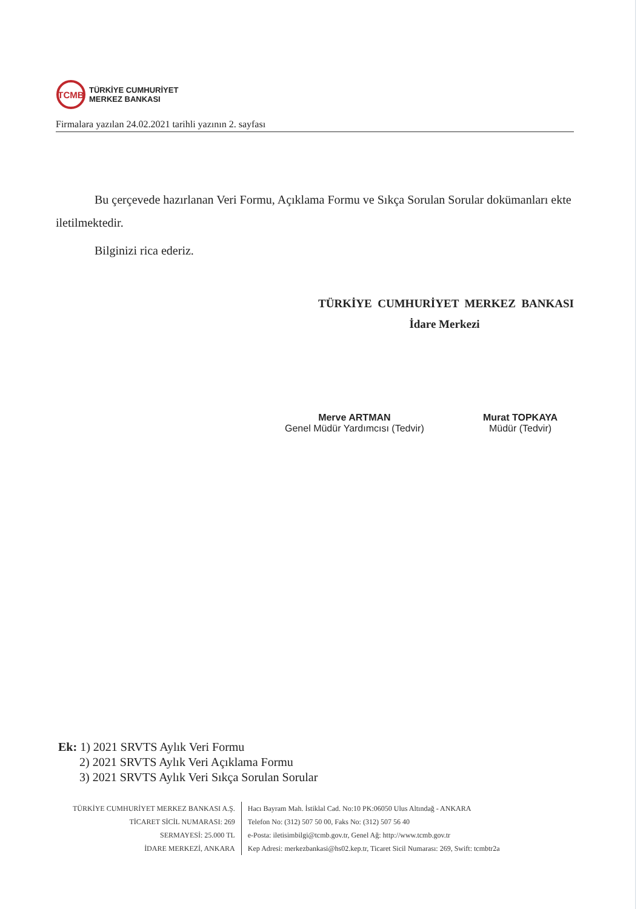TCMB
TÜRKİYE CUMHURİYET
MERKEZ BANKASI
Firmalara yazılan 24.02.2021 tarihli yazının 2. sayfası
Bu çerçevede hazırlanan Veri Formu, Açıklama Formu ve Sıkça Sorulan Sorular dokümanları ekte iletilmektedir.
Bilginizi rica ederiz.
TÜRKİYE CUMHURİYET MERKEZ BANKASI
İdare Merkezi
Merve ARTMAN
Genel Müdür Yardımcısı (Tedvir)
Murat TOPKAYA
Müdür (Tedvir)
Ek: 1) 2021 SRVTS Aylık Veri Formu
2) 2021 SRVTS Aylık Veri Açıklama Formu
3) 2021 SRVTS Aylık Veri Sıkça Sorulan Sorular
TÜRKİYE CUMHURİYET MERKEZ BANKASI A.Ş.
TİCARET SİCİL NUMARASI: 269
SERMAYESİ: 25.000 TL
İDARE MERKEZİ, ANKARA
Hacı Bayram Mah. İstiklal Cad. No:10 PK:06050 Ulus Altındağ - ANKARA
Telefon No: (312) 507 50 00, Faks No: (312) 507 56 40
e-Posta: iletisimbilgi@tcmb.gov.tr, Genel Ağ: http://www.tcmb.gov.tr
Kep Adresi: merkezbankasi@hs02.kep.tr, Ticaret Sicil Numarası: 269, Swift: tcmbtr2a